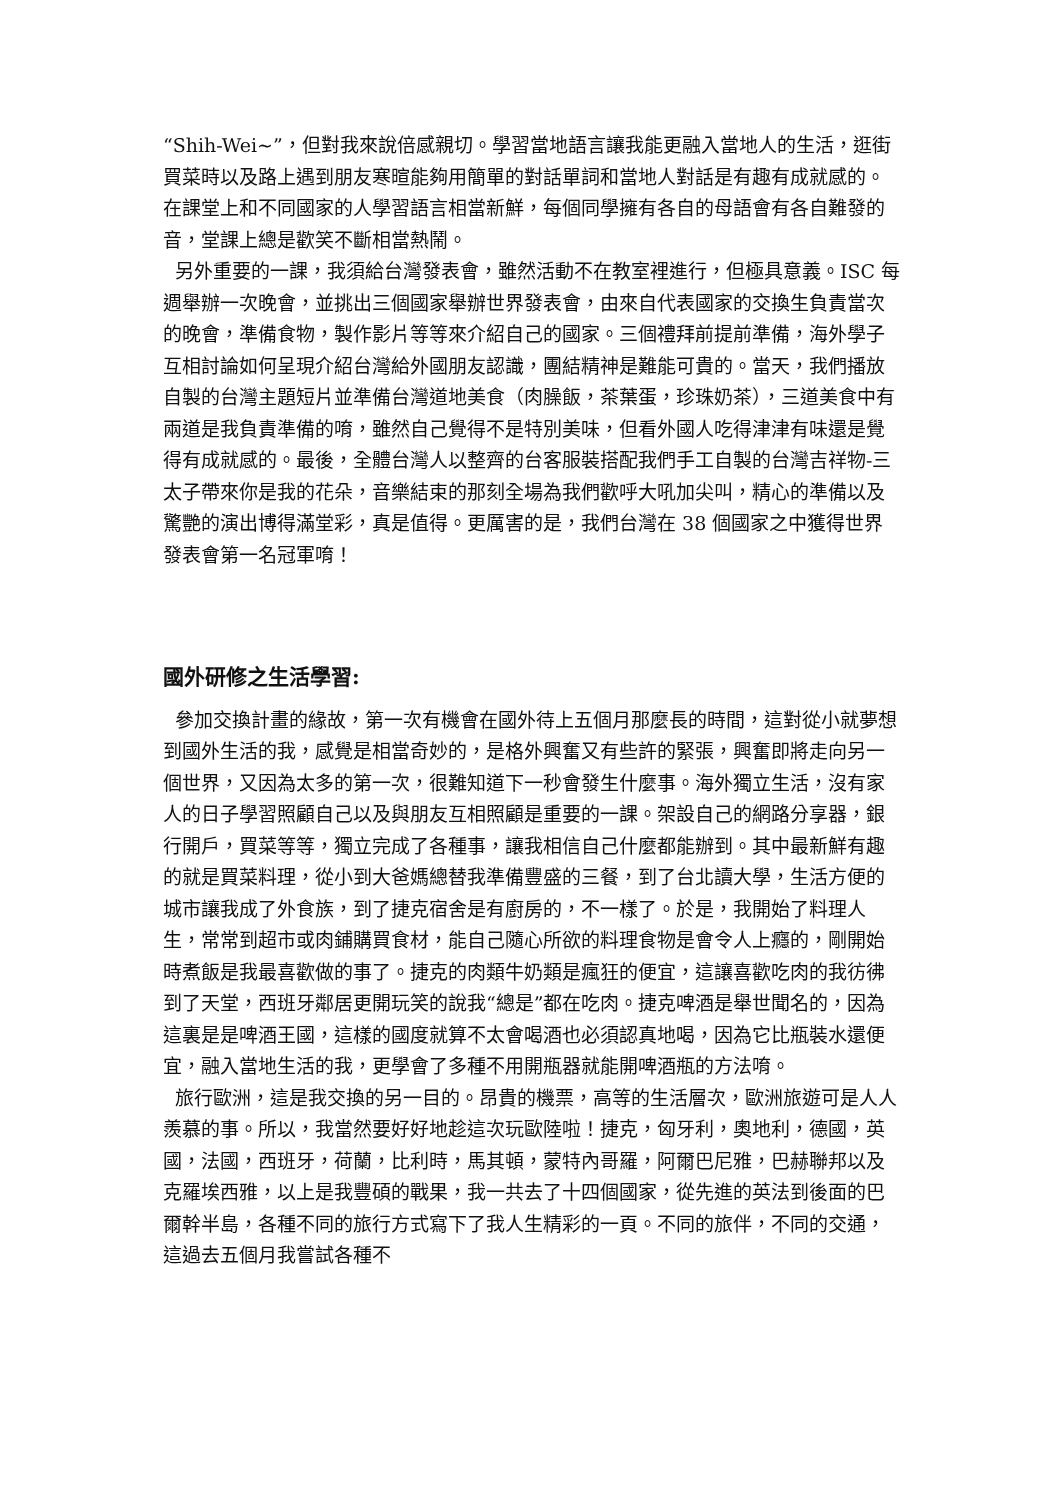“Shih-Wei~”，但對我來說倍感親切。學習當地語言讓我能更融入當地人的生活，逛街買菜時以及路上遇到朋友寒暄能夠用簡單的對話單詞和當地人對話是有趣有成就感的。在課堂上和不同國家的人學習語言相當新鮮，每個同學擁有各自的母語會有各自難發的音，堂課上總是歡笑不斷相當熱鬧。
另外重要的一課，我須給台灣發表會，雖然活動不在教室裡進行，但極具意義。ISC 每週舉辦一次晚會，並挑出三個國家舉辦世界發表會，由來自代表國家的交換生負責當次的晚會，準備食物，製作影片等等來介紹自己的國家。三個禮拜前提前準備，海外學子互相討論如何呈現介紹台灣給外國朋友認識，團結精神是難能可貴的。當天，我們播放自製的台灣主題短片並準備台灣道地美食（肉臊飯，茶葉蛋，珍珠奶茶），三道美食中有兩道是我負責準備的唷，雖然自己覺得不是特別美味，但看外國人吃得津津有味還是覺得有成就感的。最後，全體台灣人以整齊的台客服裝搭配我們手工自製的台灣吉祥物-三太子帶來你是我的花朵，音樂結束的那刻全場為我們歡呼大吼加尖叫，精心的準備以及驚艷的演出博得滿堂彩，真是值得。更厲害的是，我們台灣在 38 個國家之中獲得世界發表會第一名冠軍唷！
國外研修之生活學習:
參加交換計畫的緣故，第一次有機會在國外待上五個月那麼長的時間，這對從小就夢想到國外生活的我，感覺是相當奇妙的，是格外興奮又有些許的緊張，興奮即將走向另一個世界，又因為太多的第一次，很難知道下一秒會發生什麼事。海外獨立生活，沒有家人的日子學習照顧自己以及與朋友互相照顧是重要的一課。架設自己的網路分享器，銀行開戶，買菜等等，獨立完成了各種事，讓我相信自己什麼都能辦到。其中最新鮮有趣的就是買菜料理，從小到大爸媽總替我準備豐盛的三餐，到了台北讀大學，生活方便的城市讓我成了外食族，到了捷克宿舍是有廚房的，不一樣了。於是，我開始了料理人生，常常到超市或肉鋪購買食材，能自己隨心所欲的料理食物是會令人上癮的，剛開始時煮飯是我最喜歡做的事了。捷克的肉類牛奶類是瘋狂的便宜，這讓喜歡吃肉的我彷彿到了天堂，西班牙鄰居更開玩笑的說我“總是”都在吃肉。捷克啤酒是舉世聞名的，因為這裏是是啤酒王國，這樣的國度就算不太會喝酒也必須認真地喝，因為它比瓶裝水還便宜，融入當地生活的我，更學會了多種不用開瓶器就能開啤酒瓶的方法唷。
旅行歐洲，這是我交換的另一目的。昂貴的機票，高等的生活層次，歐洲旅遊可是人人羨慕的事。所以，我當然要好好地趁這次玩歐陸啦！捷克，匈牙利，奧地利，德國，英國，法國，西班牙，荷蘭，比利時，馬其頓，蒙特內哥羅，阿爾巴尼雅，巴赫聯邦以及克羅埃西雅，以上是我豐碩的戰果，我一共去了十四個國家，從先進的英法到後面的巴爾幹半島，各種不同的旅行方式寫下了我人生精彩的一頁。不同的旅伴，不同的交通，這過去五個月我嘗試各種不